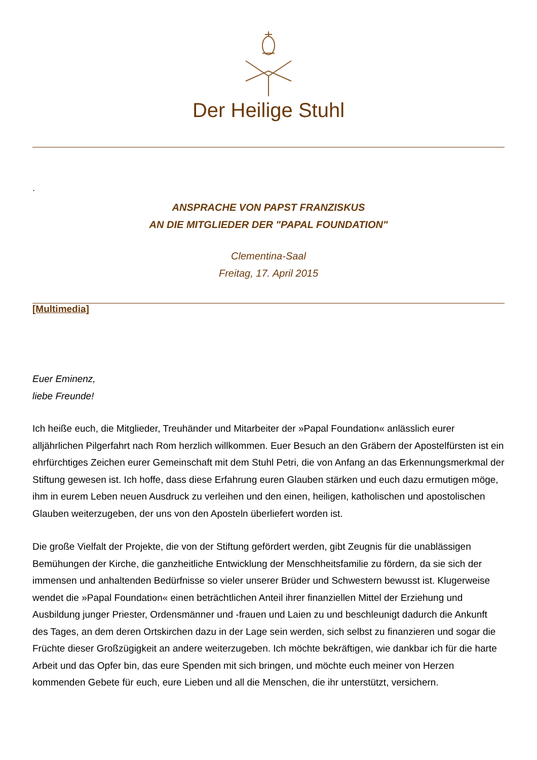Der Heilige Stuhl
.
ANSPRACHE VON PAPST FRANZISKUS
AN DIE MITGLIEDER DER "PAPAL FOUNDATION"
Clementina-Saal
Freitag, 17. April 2015
[Multimedia]
Euer Eminenz,
liebe Freunde!
Ich heiße euch, die Mitglieder, Treuhänder und Mitarbeiter der »Papal Foundation« anlässlich eurer alljährlichen Pilgerfahrt nach Rom herzlich willkommen. Euer Besuch an den Gräbern der Apostelfürsten ist ein ehrfürchtiges Zeichen eurer Gemeinschaft mit dem Stuhl Petri, die von Anfang an das Erkennungsmerkmal der Stiftung gewesen ist. Ich hoffe, dass diese Erfahrung euren Glauben stärken und euch dazu ermutigen möge, ihm in eurem Leben neuen Ausdruck zu verleihen und den einen, heiligen, katholischen und apostolischen Glauben weiterzugeben, der uns von den Aposteln überliefert worden ist.
Die große Vielfalt der Projekte, die von der Stiftung gefördert werden, gibt Zeugnis für die unablässigen Bemühungen der Kirche, die ganzheitliche Entwicklung der Menschheitsfamilie zu fördern, da sie sich der immensen und anhaltenden Bedürfnisse so vieler unserer Brüder und Schwestern bewusst ist. Klugerweise wendet die »Papal Foundation« einen beträchtlichen Anteil ihrer finanziellen Mittel der Erziehung und Ausbildung junger Priester, Ordensmänner und -frauen und Laien zu und beschleunigt dadurch die Ankunft des Tages, an dem deren Ortskirchen dazu in der Lage sein werden, sich selbst zu finanzieren und sogar die Früchte dieser Großzügigkeit an andere weiterzugeben. Ich möchte bekräftigen, wie dankbar ich für die harte Arbeit und das Opfer bin, das eure Spenden mit sich bringen, und möchte euch meiner von Herzen kommenden Gebete für euch, eure Lieben und all die Menschen, die ihr unterstützt, versichern.